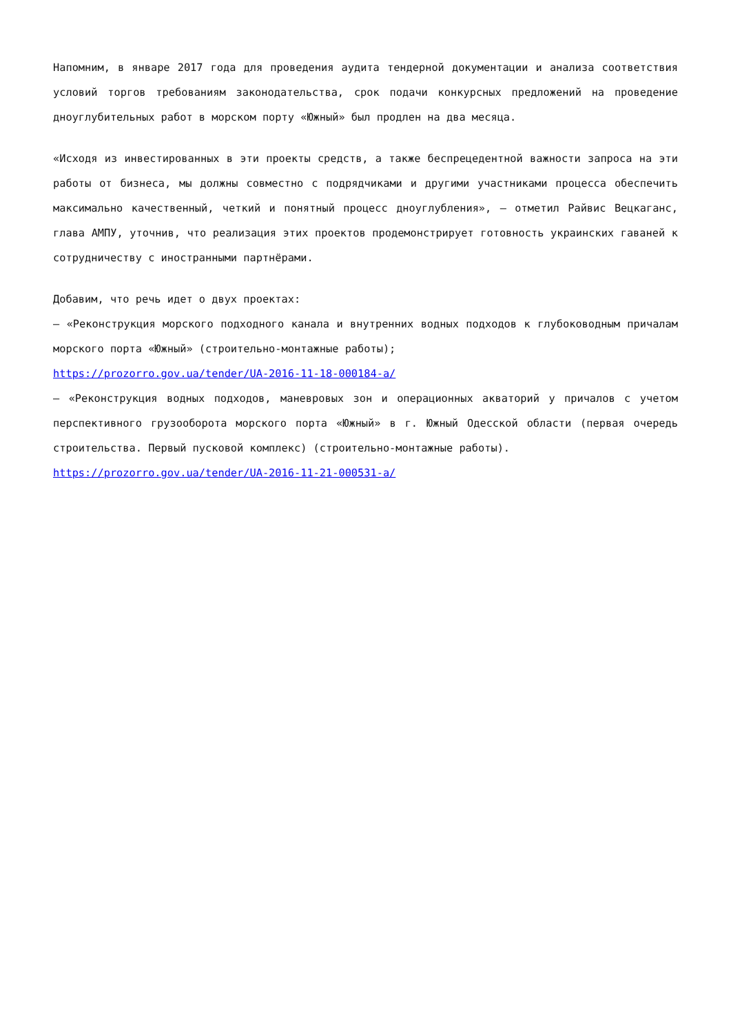Напомним, в январе 2017 года для проведения аудита тендерной документации и анализа соответствия условий торгов требованиям законодательства, срок подачи конкурсных предложений на проведение дноуглубительных работ в морском порту «Южный» был продлен на два месяца.
«Исходя из инвестированных в эти проекты средств, а также беспрецедентной важности запроса на эти работы от бизнеса, мы должны совместно с подрядчиками и другими участниками процесса обеспечить максимально качественный, четкий и понятный процесс дноуглубления», – отметил Райвис Вецкаганс, глава АМПУ, уточнив, что реализация этих проектов продемонстрирует готовность украинских гаваней к сотрудничеству с иностранными партнёрами.
Добавим, что речь идет о двух проектах:
– «Реконструкция морского подходного канала и внутренних водных подходов к глубоководным причалам морского порта «Южный» (строительно-монтажные работы);
https://prozorro.gov.ua/tender/UA-2016-11-18-000184-a/
– «Реконструкция водных подходов, маневровых зон и операционных акваторий у причалов с учетом перспективного грузооборота морского порта «Южный» в г. Южный Одесской области (первая очередь строительства. Первый пусковой комплекс) (строительно-монтажные работы).
https://prozorro.gov.ua/tender/UA-2016-11-21-000531-a/